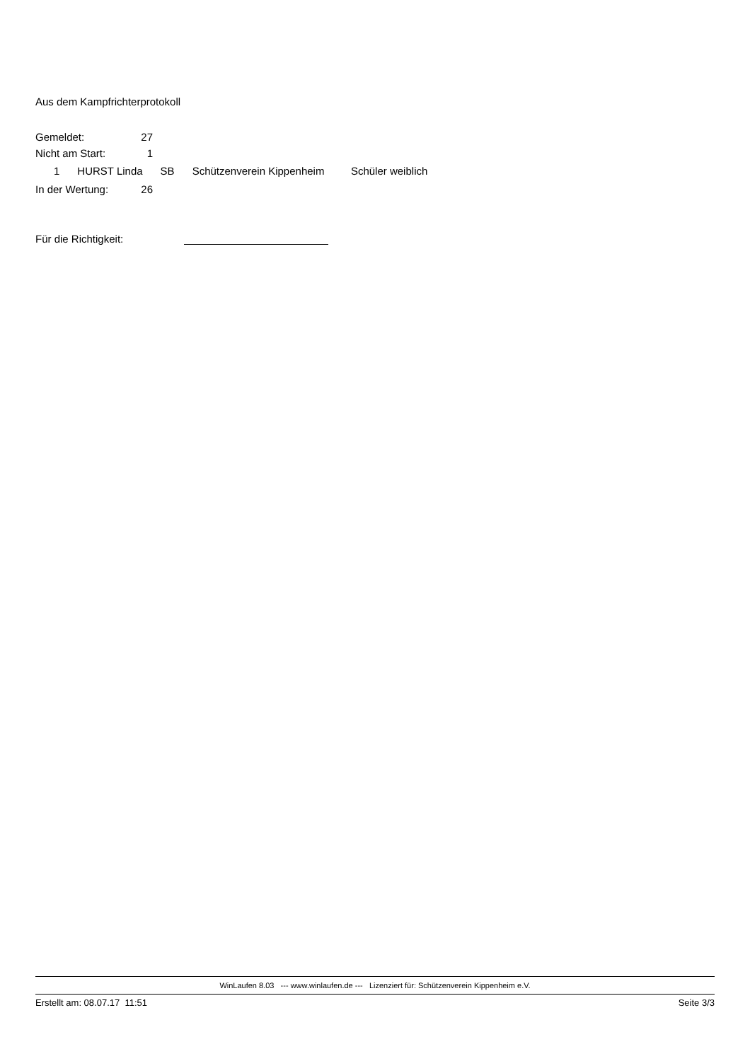Aus dem Kampfrichterprotokoll
| Gemeldet: | 27 |
| Nicht am Start: | 1 |
1 HURST Linda SB Schützenverein Kippenheim Schüler weiblich
| In der Wertung: | 26 |
Für die Richtigkeit:
WinLaufen 8.03 --- www.winlaufen.de --- Lizenziert für: Schützenverein Kippenheim e.V.
Erstellt am: 08.07.17 11:51 Seite 3/3